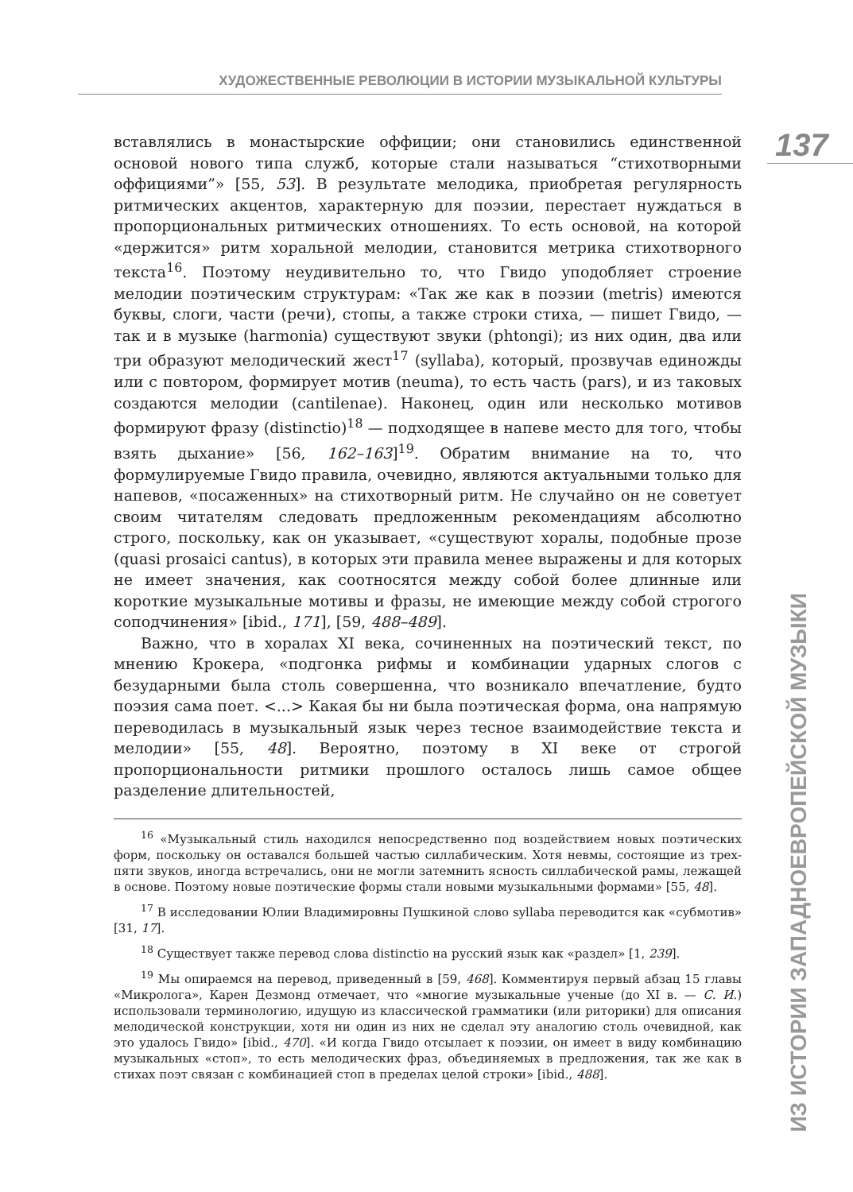ХУДОЖЕСТВЕННЫЕ РЕВОЛЮЦИИ В ИСТОРИИ МУЗЫКАЛЬНОЙ КУЛЬТУРЫ
вставлялись в монастырские оффиции; они становились единственной основой нового типа служб, которые стали называться “стихотворными оффициями”» [55, 53]. В результате мелодика, приобретая регулярность ритмических акцентов, характерную для поэзии, перестает нуждаться в пропорциональных ритмических отношениях. То есть основой, на которой «держится» ритм хоральной мелодии, становится метрика стихотворного текста<sup>16</sup>. Поэтому неудивительно то, что Гвидо уподобляет строение мелодии поэтическим структурам: «Так же как в поэзии (metris) имеются буквы, слоги, части (речи), стопы, а также строки стиха, — пишет Гвидо, — так и в музыке (harmonia) существуют звуки (phtongi); из них один, два или три образуют мелодический жест<sup>17</sup> (syllaba), который, прозвучав единожды или с повтором, формирует мотив (neuma), то есть часть (pars), и из таковых создаются мелодии (cantilenae). Наконец, один или несколько мотивов формируют фразу (distinctio)<sup>18</sup> — подходящее в напеве место для того, чтобы взять дыхание» [56, 162–163]<sup>19</sup>. Обратим внимание на то, что формулируемые Гвидо правила, очевидно, являются актуальными только для напевов, «посаженных» на стихотворный ритм. Не случайно он не советует своим читателям следовать предложенным рекомендациям абсолютно строго, поскольку, как он указывает, «существуют хоралы, подобные прозе (quasi prosaici cantus), в которых эти правила менее выражены и для которых не имеет значения, как соотносятся между собой более длинные или короткие музыкальные мотивы и фразы, не имеющие между собой строгого соподчинения» [ibid., 171], [59, 488–489].
Важно, что в хоралах XI века, сочиненных на поэтический текст, по мнению Крокера, «подгонка рифмы и комбинации ударных слогов с безударными была столь совершенна, что возникало впечатление, будто поэзия сама поет. <...> Какая бы ни была поэтическая форма, она напрямую переводилась в музыкальный язык через тесное взаимодействие текста и мелодии» [55, 48]. Вероятно, поэтому в XI веке от строгой пропорциональности ритмики прошлого осталось лишь самое общее разделение длительностей,
<sup>16</sup> «Музыкальный стиль находился непосредственно под воздействием новых поэтических форм, поскольку он оставался большей частью силлабическим. Хотя невмы, состоящие из трех-пяти звуков, иногда встречались, они не могли затемнить ясность силлабической рамы, лежащей в основе. Поэтому новые поэтические формы стали новыми музыкальными формами» [55, 48].
<sup>17</sup> В исследовании Юлии Владимировны Пушкиной слово syllaba переводится как «субмотив» [31, 17].
<sup>18</sup> Существует также перевод слова distinctio на русский язык как «раздел» [1, 239].
<sup>19</sup> Мы опираемся на перевод, приведенный в [59, 468]. Комментируя первый абзац 15 главы «Микролога», Карен Дезмонд отмечает, что «многие музыкальные ученые (до XI в. — С. И.) использовали терминологию, идущую из классической грамматики (или риторики) для описания мелодической конструкции, хотя ни один из них не сделал эту аналогию столь очевидной, как это удалось Гвидо» [ibid., 470]. «И когда Гвидо отсылает к поэзии, он имеет в виду комбинацию музыкальных «стоп», то есть мелодических фраз, объединяемых в предложения, так же как в стихах поэт связан с комбинацией стоп в пределах целой строки» [ibid., 488].
137
ИЗ ИСТОРИИ ЗАПАДНОЕВРОПЕЙСКОЙ МУЗЫКИ